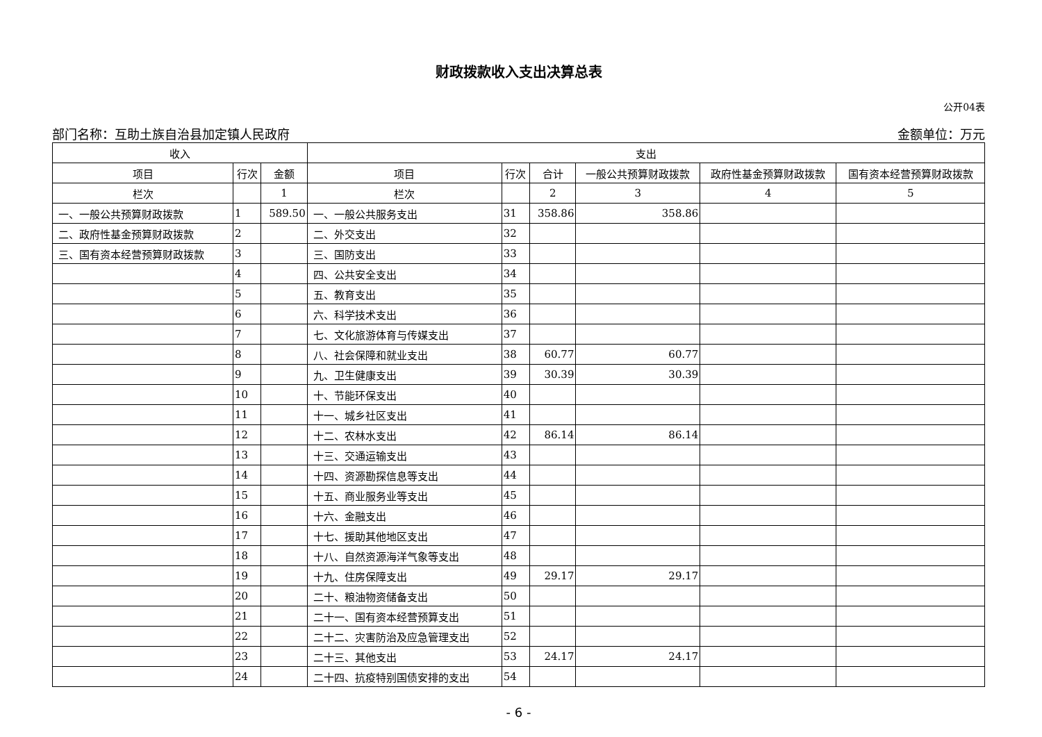财政拨款收入支出决算总表
公开04表
部门名称：互助土族自治县加定镇人民政府 金额单位：万元
| 收入 | | | 支出 | | | | | |
| --- | --- | --- | --- | --- | --- | --- | --- | --- |
| 项目 | 行次 | 金额 | 项目 | 行次 | 合计 | 一般公共预算财政拨款 | 政府性基金预算财政拨款 | 国有资本经营预算财政拨款 |
| 栏次 | | 1 | 栏次 | | 2 | 3 | 4 | 5 |
| 一、一般公共预算财政拨款 | 1 | 589.50 | 一、一般公共服务支出 | 31 | 358.86 | 358.86 | | |
| 二、政府性基金预算财政拨款 | 2 | | 二、外交支出 | 32 | | | | |
| 三、国有资本经营预算财政拨款 | 3 | | 三、国防支出 | 33 | | | | |
| | 4 | | 四、公共安全支出 | 34 | | | | |
| | 5 | | 五、教育支出 | 35 | | | | |
| | 6 | | 六、科学技术支出 | 36 | | | | |
| | 7 | | 七、文化旅游体育与传媒支出 | 37 | | | | |
| | 8 | | 八、社会保障和就业支出 | 38 | 60.77 | 60.77 | | |
| | 9 | | 九、卫生健康支出 | 39 | 30.39 | 30.39 | | |
| | 10 | | 十、节能环保支出 | 40 | | | | |
| | 11 | | 十一、城乡社区支出 | 41 | | | | |
| | 12 | | 十二、农林水支出 | 42 | 86.14 | 86.14 | | |
| | 13 | | 十三、交通运输支出 | 43 | | | | |
| | 14 | | 十四、资源勘探信息等支出 | 44 | | | | |
| | 15 | | 十五、商业服务业等支出 | 45 | | | | |
| | 16 | | 十六、金融支出 | 46 | | | | |
| | 17 | | 十七、援助其他地区支出 | 47 | | | | |
| | 18 | | 十八、自然资源海洋气象等支出 | 48 | | | | |
| | 19 | | 十九、住房保障支出 | 49 | 29.17 | 29.17 | | |
| | 20 | | 二十、粮油物资储备支出 | 50 | | | | |
| | 21 | | 二十一、国有资本经营预算支出 | 51 | | | | |
| | 22 | | 二十二、灾害防治及应急管理支出 | 52 | | | | |
| | 23 | | 二十三、其他支出 | 53 | 24.17 | 24.17 | | |
| | 24 | | 二十四、抗疫特别国债安排的支出 | 54 | | | | |
- 6 -